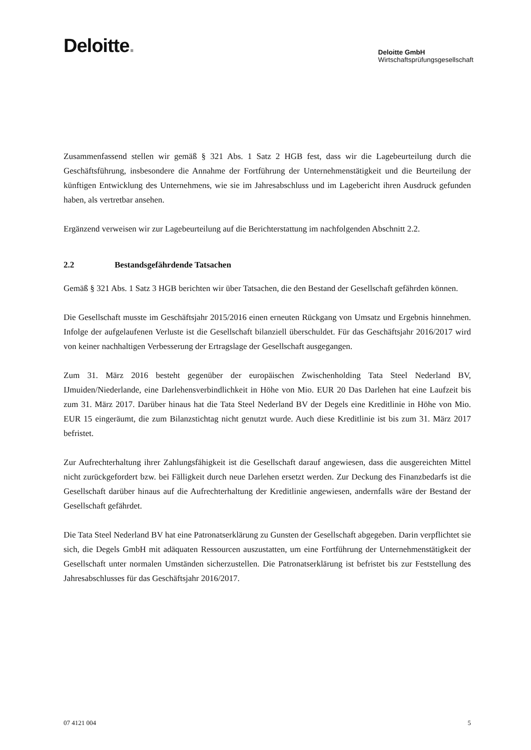Deloitte.
Deloitte GmbH
Wirtschaftsprüfungsgesellschaft
Zusammenfassend stellen wir gemäß § 321 Abs. 1 Satz 2 HGB fest, dass wir die Lagebeurteilung durch die Geschäftsführung, insbesondere die Annahme der Fortführung der Unternehmenstätigkeit und die Beurteilung der künftigen Entwicklung des Unternehmens, wie sie im Jahresabschluss und im Lagebericht ihren Ausdruck gefunden haben, als vertretbar ansehen.
Ergänzend verweisen wir zur Lagebeurteilung auf die Berichterstattung im nachfolgenden Abschnitt 2.2.
2.2 Bestandsgefährdende Tatsachen
Gemäß § 321 Abs. 1 Satz 3 HGB berichten wir über Tatsachen, die den Bestand der Gesellschaft gefährden können.
Die Gesellschaft musste im Geschäftsjahr 2015/2016 einen erneuten Rückgang von Umsatz und Ergebnis hinnehmen. Infolge der aufgelaufenen Verluste ist die Gesellschaft bilanziell überschuldet. Für das Geschäftsjahr 2016/2017 wird von keiner nachhaltigen Verbesserung der Ertragslage der Gesellschaft ausgegangen.
Zum 31. März 2016 besteht gegenüber der europäischen Zwischenholding Tata Steel Nederland BV, IJmuiden/Niederlande, eine Darlehensverbindlichkeit in Höhe von Mio. EUR 20 Das Darlehen hat eine Laufzeit bis zum 31. März 2017. Darüber hinaus hat die Tata Steel Nederland BV der Degels eine Kreditlinie in Höhe von Mio. EUR 15 eingeräumt, die zum Bilanzstichtag nicht genutzt wurde. Auch diese Kreditlinie ist bis zum 31. März 2017 befristet.
Zur Aufrechterhaltung ihrer Zahlungsfähigkeit ist die Gesellschaft darauf angewiesen, dass die ausgereichten Mittel nicht zurückgefordert bzw. bei Fälligkeit durch neue Darlehen ersetzt werden. Zur Deckung des Finanzbedarfs ist die Gesellschaft darüber hinaus auf die Aufrechterhaltung der Kreditlinie angewiesen, andernfalls wäre der Bestand der Gesellschaft gefährdet.
Die Tata Steel Nederland BV hat eine Patronatserklärung zu Gunsten der Gesellschaft abgegeben. Darin verpflichtet sie sich, die Degels GmbH mit adäquaten Ressourcen auszustatten, um eine Fortführung der Unternehmenstätigkeit der Gesellschaft unter normalen Umständen sicherzustellen. Die Patronatserklärung ist befristet bis zur Feststellung des Jahresabschlusses für das Geschäftsjahr 2016/2017.
07 4121 004 5